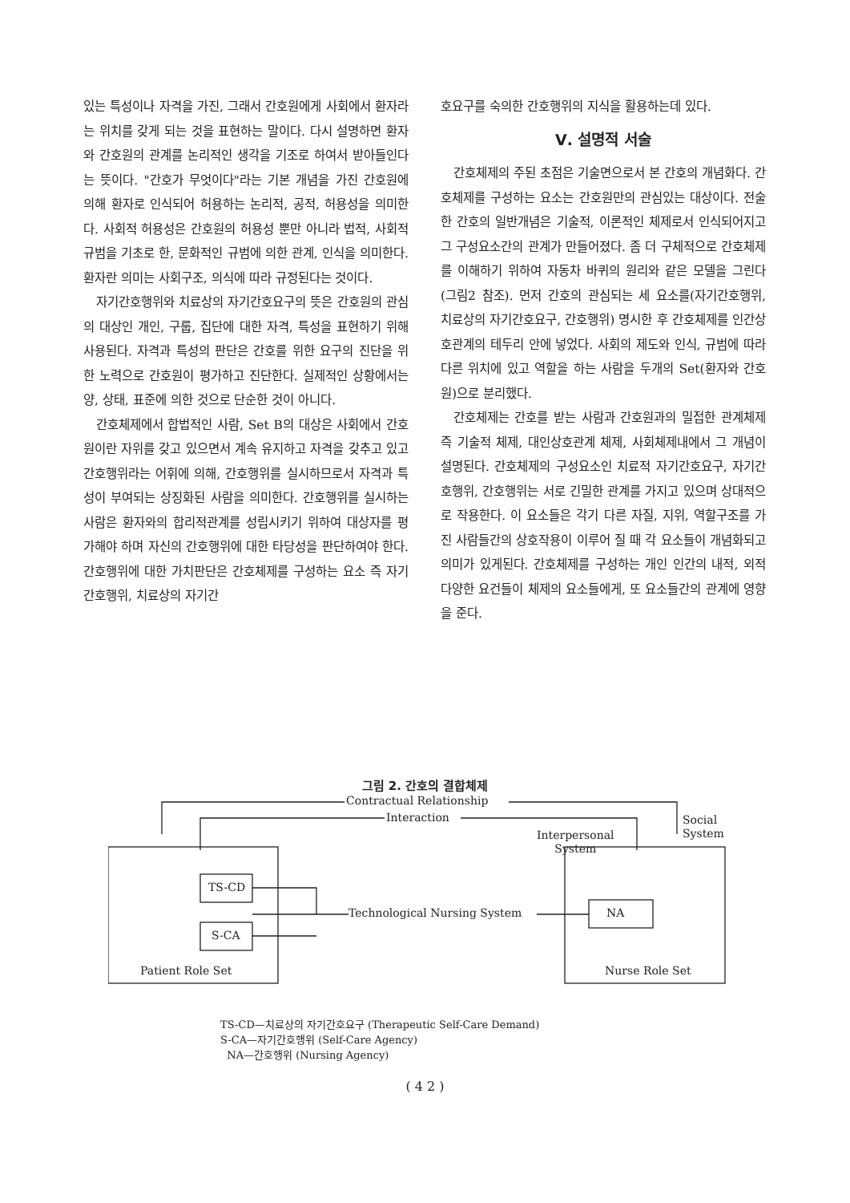있는 특성이나 자격을 가진, 그래서 간호원에게 사회에서 환자라는 위치를 갖게 되는 것을 표현하는 말이다. 다시 설명하면 환자와 간호원의 관계를 논리적인 생각을 기조로 하여서 받아들인다는 뜻이다. "간호가 무엇이다"라는 기본 개념을 가진 간호원에 의해 환자로 인식되어 허용하는 논리적, 공적, 허용성을 의미한다. 사회적 허용성은 간호원의 허용성 뿐만 아니라 법적, 사회적 규범을 기초로 한, 문화적인 규범에 의한 관계, 인식을 의미한다. 환자란 의미는 사회구조, 의식에 따라 규정된다는 것이다.
자기간호행위와 치료상의 자기간호요구의 뜻은 간호원의 관심의 대상인 개인, 구룹, 집단에 대한 자격, 특성을 표현하기 위해 사용된다. 자격과 특성의 판단은 간호를 위한 요구의 진단을 위한 노력으로 간호원이 평가하고 진단한다. 실제적인 상황에서는 양, 상태, 표준에 의한 것으로 단순한 것이 아니다.
간호체제에서 합법적인 사람, Set B의 대상은 사회에서 간호원이란 자위를 갖고 있으면서 계속 유지하고 자격을 갖추고 있고 간호행위라는 어휘에 의해, 간호행위를 실시하므로서 자격과 특성이 부여되는 상징화된 사람을 의미한다. 간호행위를 실시하는 사람은 환자와의 합리적관계를 성립시키기 위하여 대상자를 평가해야 하며 자신의 간호행위에 대한 타당성을 판단하여야 한다. 간호행위에 대한 가치판단은 간호체제를 구성하는 요소 즉 자기간호행위, 치료상의 자기간
호요구를 숙의한 간호행위의 지식을 활용하는데 있다.
Ⅴ. 설명적 서술
간호체제의 주된 초점은 기술면으로서 본 간호의 개념화다. 간호체제를 구성하는 요소는 간호원만의 관심있는 대상이다. 전술한 간호의 일반개념은 기술적, 이론적인 체제로서 인식되어지고 그 구성요소간의 관계가 만들어졌다. 좀 더 구체적으로 간호체제를 이해하기 위하여 자동차 바퀴의 원리와 같은 모델을 그린다(그림2 참조). 먼저 간호의 관심되는 세 요소를(자기간호행위, 치료상의 자기간호요구, 간호행위) 명시한 후 간호체제를 인간상호관계의 테두리 안에 넣었다. 사회의 제도와 인식, 규범에 따라 다른 위치에 있고 역할을 하는 사람을 두개의 Set(환자와 간호원)으로 분리했다.
간호체제는 간호를 받는 사람과 간호원과의 밀접한 관계체제 즉 기술적 체제, 대인상호관계 체제, 사회체제내에서 그 개념이 설명된다. 간호체제의 구성요소인 치료적 자기간호요구, 자기간호행위, 간호행위는 서로 긴밀한 관계를 가지고 있으며 상대적으로 작용한다. 이 요소들은 각기 다른 자질, 지위, 역할구조를 가진 사람들간의 상호작용이 이루어 질 때 각 요소들이 개념화되고 의미가 있게된다. 간호체제를 구성하는 개인 인간의 내적, 외적 다양한 요건들이 체제의 요소들에게, 또 요소들간의 관계에 영향을 준다.
그림 2. 간호의 결합체제
Contractual Relationship
Social
System
Interaction
Interpersonal
System
TS-CD
S-CA
Technological Nursing System NA
Patient Role Set Nurse Role Set
TS-CD—치료상의 자기간호요구 (Therapeutic Self-Care Demand)
S-CA—자기간호행위 (Self-Care Agency)
NA—간호행위 (Nursing Agency)
( 4 2 )